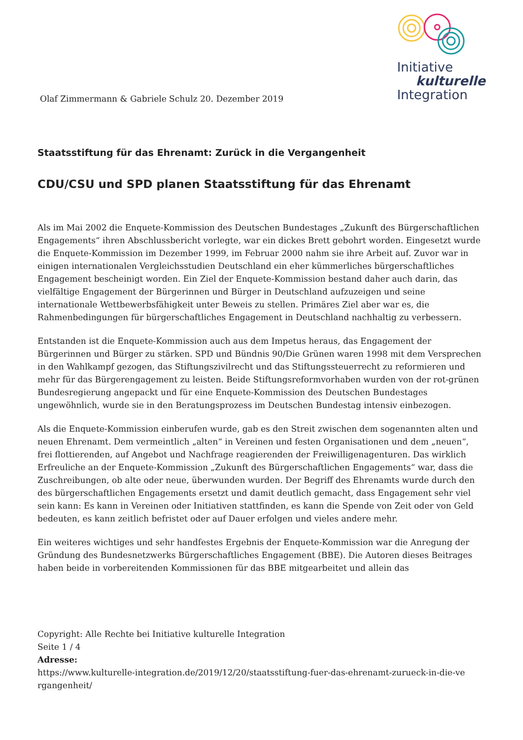Olaf Zimmermann & Gabriele Schulz 20. Dezember 2019
Initiative
kulturelle
Integration
Staatsstiftung für das Ehrenamt: Zurück in die Vergangenheit
CDU/CSU und SPD planen Staatsstiftung für das Ehrenamt
Als im Mai 2002 die Enquete-Kommission des Deutschen Bundestages „Zukunft des Bürgerschaftlichen Engagements“ ihren Abschlussbericht vorlegte, war ein dickes Brett gebohrt worden. Eingesetzt wurde die Enquete-Kommission im Dezember 1999, im Februar 2000 nahm sie ihre Arbeit auf. Zuvor war in einigen internationalen Vergleichsstudien Deutschland ein eher kümmerliches bürgerschaftliches Engagement bescheinigt worden. Ein Ziel der Enquete-Kommission bestand daher auch darin, das vielfältige Engagement der Bürgerinnen und Bürger in Deutschland aufzuzeigen und seine internationale Wettbewerbsfähigkeit unter Beweis zu stellen. Primäres Ziel aber war es, die Rahmenbedingungen für bürgerschaftliches Engagement in Deutschland nachhaltig zu verbessern.
Entstanden ist die Enquete-Kommission auch aus dem Impetus heraus, das Engagement der Bürgerinnen und Bürger zu stärken. SPD und Bündnis 90/Die Grünen waren 1998 mit dem Versprechen in den Wahlkampf gezogen, das Stiftungszivilrecht und das Stiftungssteuerrecht zu reformieren und mehr für das Bürgerengagement zu leisten. Beide Stiftungsreformvorhaben wurden von der rot-grünen Bundesregierung angepackt und für eine Enquete-Kommission des Deutschen Bundestages ungewöhnlich, wurde sie in den Beratungsprozess im Deutschen Bundestag intensiv einbezogen.
Als die Enquete-Kommission einberufen wurde, gab es den Streit zwischen dem sogenannten alten und neuen Ehrenamt. Dem vermeintlich „alten“ in Vereinen und festen Organisationen und dem „neuen“, frei flottierenden, auf Angebot und Nachfrage reagierenden der Freiwilligenagenturen. Das wirklich Erfreuliche an der Enquete-Kommission „Zukunft des Bürgerschaftlichen Engagements“ war, dass die Zuschreibungen, ob alte oder neue, überwunden wurden. Der Begriff des Ehrenamts wurde durch den des bürgerschaftlichen Engagements ersetzt und damit deutlich gemacht, dass Engagement sehr viel sein kann: Es kann in Vereinen oder Initiativen stattfinden, es kann die Spende von Zeit oder von Geld bedeuten, es kann zeitlich befristet oder auf Dauer erfolgen und vieles andere mehr.
Ein weiteres wichtiges und sehr handfestes Ergebnis der Enquete-Kommission war die Anregung der Gründung des Bundesnetzwerks Bürgerschaftliches Engagement (BBE). Die Autoren dieses Beitrages haben beide in vorbereitenden Kommissionen für das BBE mitgearbeitet und allein das
Copyright: Alle Rechte bei Initiative kulturelle Integration
Seite 1 / 4
Adresse:
https://www.kulturelle-integration.de/2019/12/20/staatsstiftung-fuer-das-ehrenamt-zurueck-in-die-ve rgangenheit/